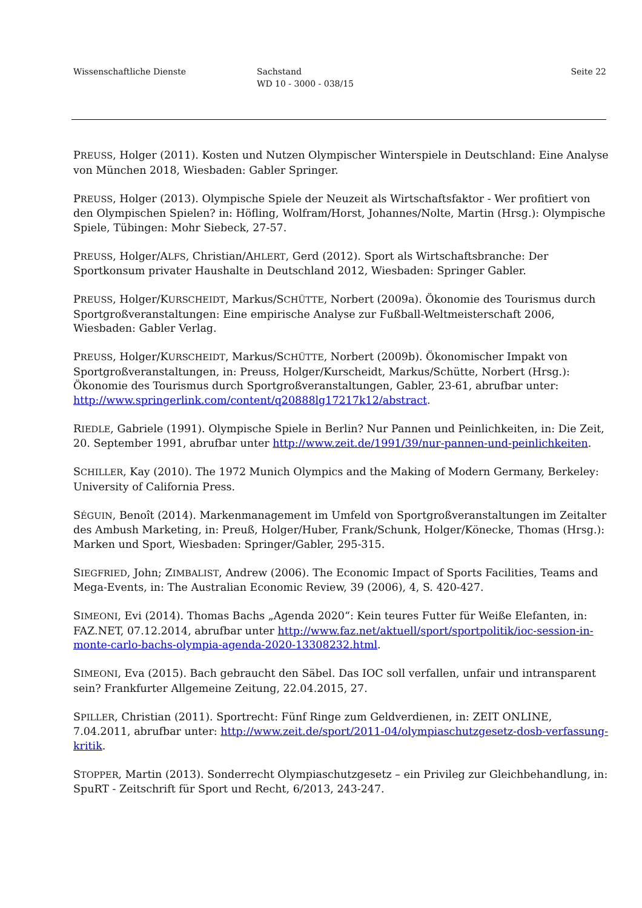Wissenschaftliche Dienste Sachstand
WD 10 - 3000 - 038/15
Seite 22
PREUSS, Holger (2011). Kosten und Nutzen Olympischer Winterspiele in Deutschland: Eine Analyse von München 2018, Wiesbaden: Gabler Springer.
PREUSS, Holger (2013). Olympische Spiele der Neuzeit als Wirtschaftsfaktor - Wer profitiert von den Olympischen Spielen? in: Höfling, Wolfram/Horst, Johannes/Nolte, Martin (Hrsg.): Olympische Spiele, Tübingen: Mohr Siebeck, 27-57.
PREUSS, Holger/ALFS, Christian/AHLERT, Gerd (2012). Sport als Wirtschaftsbranche: Der Sportkonsum privater Haushalte in Deutschland 2012, Wiesbaden: Springer Gabler.
PREUSS, Holger/KURSCHEIDT, Markus/SCHÜTTE, Norbert (2009a). Ökonomie des Tourismus durch Sportgroßveranstaltungen: Eine empirische Analyse zur Fußball-Weltmeisterschaft 2006, Wiesbaden: Gabler Verlag.
PREUSS, Holger/KURSCHEIDT, Markus/SCHÜTTE, Norbert (2009b). Ökonomischer Impakt von Sportgroßveranstaltungen, in: Preuss, Holger/Kurscheidt, Markus/Schütte, Norbert (Hrsg.): Ökonomie des Tourismus durch Sportgroßveranstaltungen, Gabler, 23-61, abrufbar unter: http://www.springerlink.com/content/q20888lg17217k12/abstract.
RIEDLE, Gabriele (1991). Olympische Spiele in Berlin? Nur Pannen und Peinlichkeiten, in: Die Zeit, 20. September 1991, abrufbar unter http://www.zeit.de/1991/39/nur-pannen-und-peinlichkeiten.
SCHILLER, Kay (2010). The 1972 Munich Olympics and the Making of Modern Germany, Berkeley: University of California Press.
SÉGUIN, Benoît (2014). Markenmanagement im Umfeld von Sportgroßveranstaltungen im Zeitalter des Ambush Marketing, in: Preuß, Holger/Huber, Frank/Schunk, Holger/Könecke, Thomas (Hrsg.): Marken und Sport, Wiesbaden: Springer/Gabler, 295-315.
SIEGFRIED, John; ZIMBALIST, Andrew (2006). The Economic Impact of Sports Facilities, Teams and Mega-Events, in: The Australian Economic Review, 39 (2006), 4, S. 420-427.
SIMEONI, Evi (2014). Thomas Bachs „Agenda 2020“: Kein teures Futter für Weiße Elefanten, in: FAZ.NET, 07.12.2014, abrufbar unter http://www.faz.net/aktuell/sport/sportpolitik/ioc-session-in-monte-carlo-bachs-olympia-agenda-2020-13308232.html.
SIMEONI, Eva (2015). Bach gebraucht den Säbel. Das IOC soll verfallen, unfair und intransparent sein? Frankfurter Allgemeine Zeitung, 22.04.2015, 27.
SPILLER, Christian (2011). Sportrecht: Fünf Ringe zum Geldverdienen, in: ZEIT ONLINE, 7.04.2011, abrufbar unter: http://www.zeit.de/sport/2011-04/olympiaschutzgesetz-dosb-verfassung-kritik.
STOPPER, Martin (2013). Sonderrecht Olympiaschutzgesetz – ein Privileg zur Gleichbehandlung, in: SpuRT - Zeitschrift für Sport und Recht, 6/2013, 243-247.